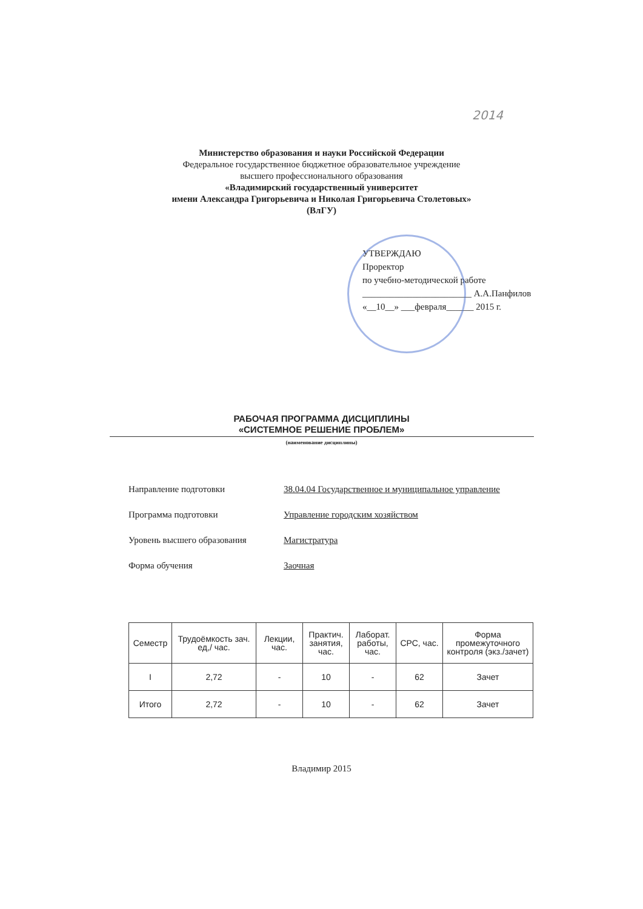2014
Министерство образования и науки Российской Федерации
Федеральное государственное бюджетное образовательное учреждение
высшего профессионального образования
«Владимирский государственный университет
имени Александра Григорьевича и Николая Григорьевича Столетовых»
(ВлГУ)
УТВЕРЖДАЮ
Проректор
по учебно-методической работе
________________________ А.А.Панфилов
«__10__» ___февраля______ 2015 г.
РАБОЧАЯ ПРОГРАММА ДИСЦИПЛИНЫ
«СИСТЕМНОЕ РЕШЕНИЕ ПРОБЛЕМ»
(наименование дисциплины)
Направление подготовки 38.04.04 Государственное и муниципальное управление
Программа подготовки Управление городским хозяйством
Уровень высшего образования Магистратура
Форма обучения Заочная
| Семестр | Трудоёмкость зач. ед,/ час. | Лекции, час. | Практич. занятия, час. | Лаборат. работы, час. | СРС, час. | Форма промежуточного контроля (экз./зачет) |
| --- | --- | --- | --- | --- | --- | --- |
| I | 2,72 | - | 10 | - | 62 | Зачет |
| Итого | 2,72 | - | 10 | - | 62 | Зачет |
Владимир 2015